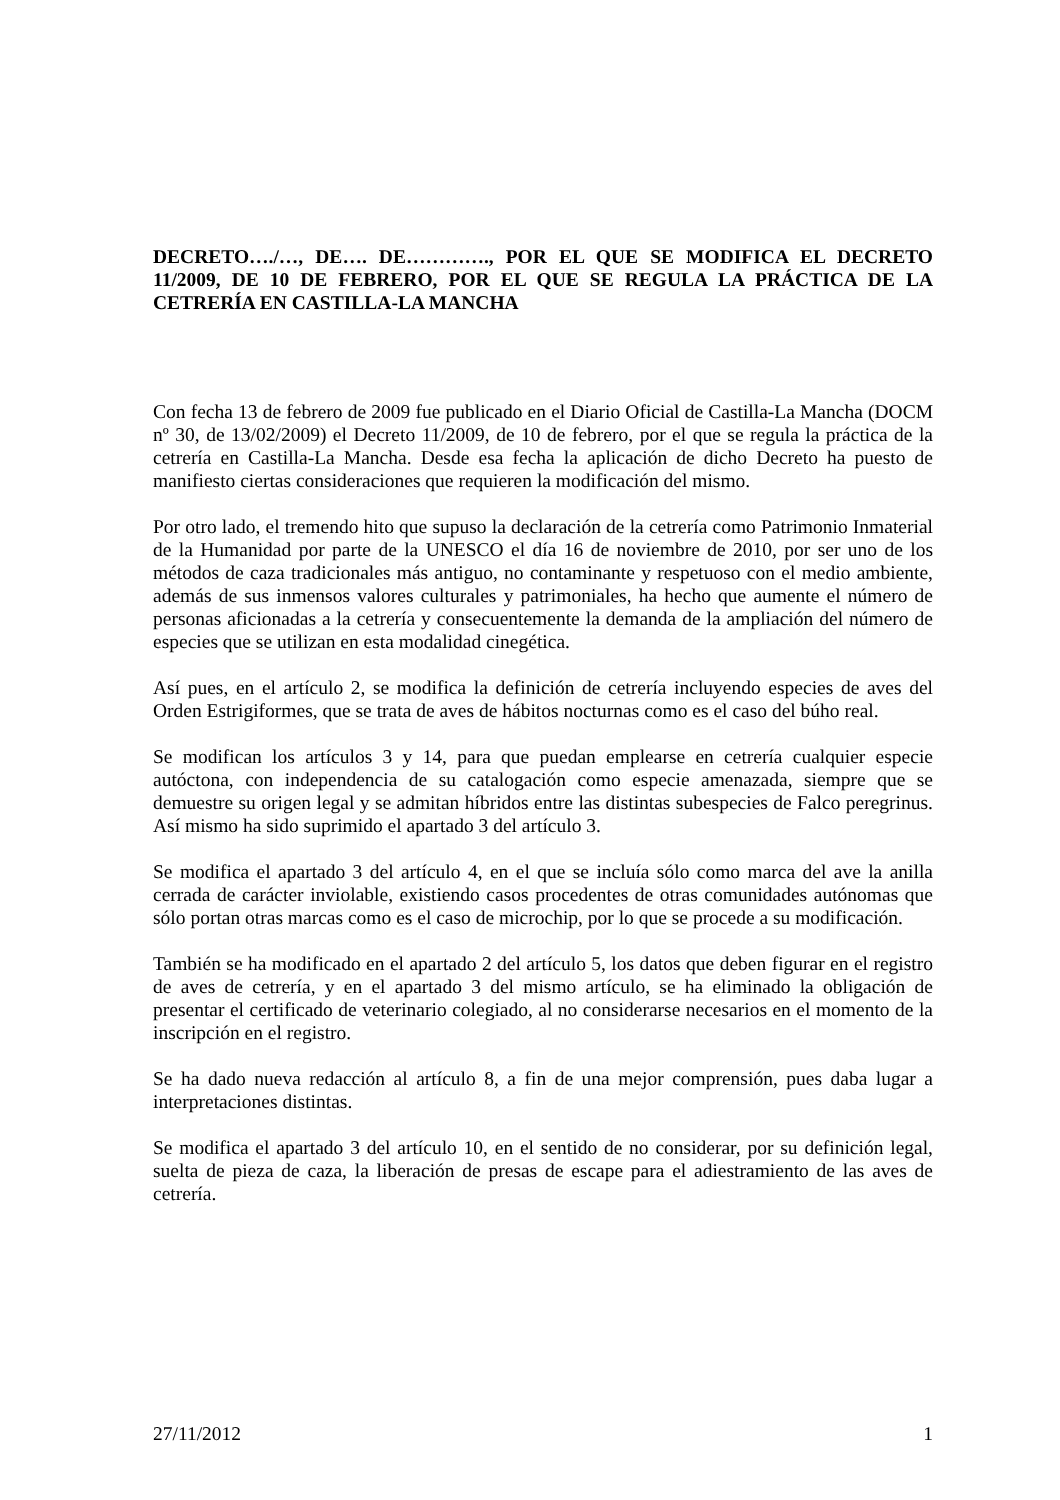DECRETO…./…, DE…. DE…………., POR EL QUE SE MODIFICA EL DECRETO 11/2009, DE 10 DE FEBRERO, POR EL QUE SE REGULA LA PRÁCTICA DE LA CETRERÍA EN CASTILLA-LA MANCHA
Con fecha 13 de febrero de 2009 fue publicado en el Diario Oficial de Castilla-La Mancha (DOCM nº 30, de 13/02/2009) el Decreto 11/2009, de 10 de febrero, por el que se regula la práctica de la cetrería en Castilla-La Mancha. Desde esa fecha la aplicación de dicho Decreto ha puesto de manifiesto ciertas consideraciones que requieren la modificación del mismo.
Por otro lado, el tremendo hito que supuso la declaración de la cetrería como Patrimonio Inmaterial de la Humanidad por parte de la UNESCO el día 16 de noviembre de 2010, por ser uno de los métodos de caza tradicionales más antiguo, no contaminante y respetuoso con el medio ambiente, además de sus inmensos valores culturales y patrimoniales, ha hecho que aumente el número de personas aficionadas a la cetrería y consecuentemente la demanda de la ampliación del número de especies que se utilizan en esta modalidad cinegética.
Así pues, en el artículo 2, se modifica la definición de cetrería incluyendo especies de aves del Orden Estrigiformes, que se trata de aves de hábitos nocturnas como es el caso del búho real.
Se modifican los artículos 3 y 14, para que puedan emplearse en cetrería cualquier especie autóctona, con independencia de su catalogación como especie amenazada, siempre que se demuestre su origen legal y se admitan híbridos entre las distintas subespecies de Falco peregrinus. Así mismo ha sido suprimido el apartado 3 del artículo 3.
Se modifica el apartado 3 del artículo 4, en el que se incluía sólo como marca del ave la anilla cerrada de carácter inviolable, existiendo casos procedentes de otras comunidades autónomas que sólo portan otras marcas como es el caso de microchip, por lo que se procede a su modificación.
También se ha modificado en el apartado 2 del artículo 5, los datos que deben figurar en el registro de aves de cetrería, y en el apartado 3 del mismo artículo, se ha eliminado la obligación de presentar el certificado de veterinario colegiado, al no considerarse necesarios en el momento de la inscripción en el registro.
Se ha dado nueva redacción al artículo 8, a fin de una mejor comprensión, pues daba lugar a interpretaciones distintas.
Se modifica el apartado 3 del artículo 10, en el sentido de no considerar, por su definición legal, suelta de pieza de caza, la liberación de presas de escape para el adiestramiento de las aves de cetrería.
27/11/2012 1